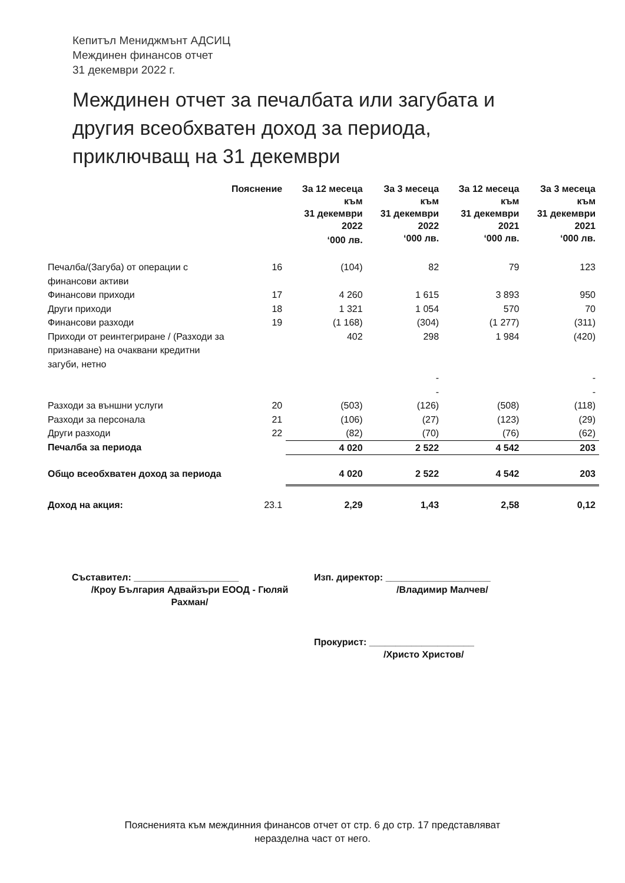Кепитъл Мениджмънт АДСИЦ
Междинен финансов отчет
31 декември 2022 г.
Междинен отчет за печалбата или загубата и другия всеобхватен доход за периода, приключващ на 31 декември
| | Пояснение | За 12 месеца към 31 декември 2022 ‘000 лв. | За 3 месеца към 31 декември 2022 ‘000 лв. | За 12 месеца към 31 декември 2021 ‘000 лв. | За 3 месеца към 31 декември 2021 ‘000 лв. |
| --- | --- | --- | --- | --- | --- |
| Печалба/(Загуба) от операции с финансови активи | 16 | (104) | 82 | 79 | 123 |
| Финансови приходи | 17 | 4 260 | 1 615 | 3 893 | 950 |
| Други приходи | 18 | 1 321 | 1 054 | 570 | 70 |
| Финансови разходи | 19 | (1 168) | (304) | (1 277) | (311) |
| Приходи от реинтегриране / (Разходи за признаване) на очаквани кредитни загуби, нетно | | 402 | 298 | 1 984 | (420) |
| | | | - | | - |
| | | | - | | - |
| Разходи за външни услуги | 20 | (503) | (126) | (508) | (118) |
| Разходи за персонала | 21 | (106) | (27) | (123) | (29) |
| Други разходи | 22 | (82) | (70) | (76) | (62) |
| Печалба за периода | | 4 020 | 2 522 | 4 542 | 203 |
| Общо всеобхватен доход за периода | | 4 020 | 2 522 | 4 542 | 203 |
| Доход на акция: | 23.1 | 2,29 | 1,43 | 2,58 | 0,12 |
Съставител: ____________________
/Кроу България Адвайзъри ЕООД - Гюляй Рахман/
Изп. директор: ____________________
/Владимир Малчев/
Прокурист: ____________________
/Христо Христов/
Поясненията към междинния финансов отчет от стр. 6 до стр. 17 представляват
неразделна част от него.